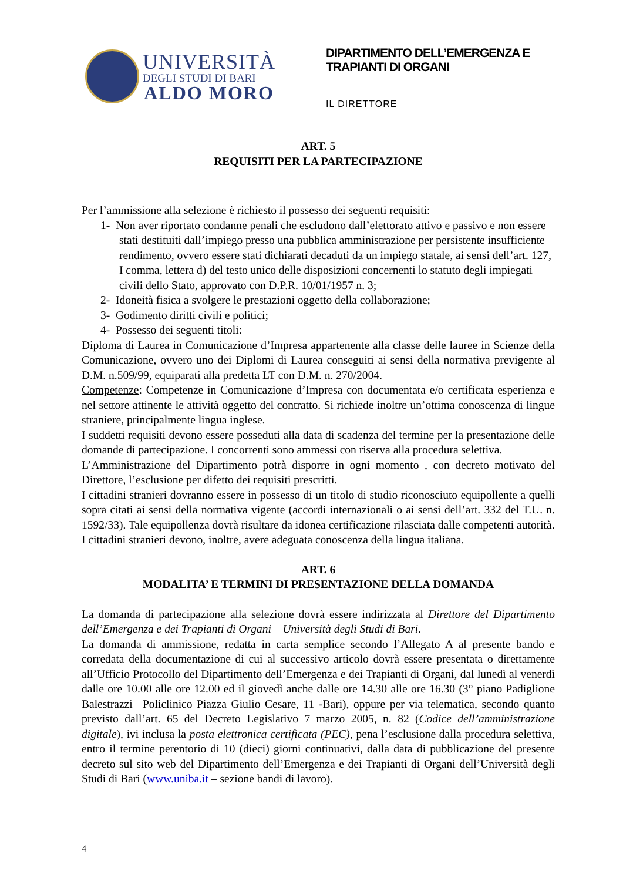UNIVERSITÀ
DEGLI STUDI DI BARI
ALDO MORO
DIPARTIMENTO DELL’EMERGENZA E
TRAPIANTI DI ORGANI
IL DIRETTORE
ART. 5
REQUISITI PER LA PARTECIPAZIONE
Per l’ammissione alla selezione è richiesto il possesso dei seguenti requisiti:
1- Non aver riportato condanne penali che escludono dall’elettorato attivo e passivo e non essere stati destituiti dall’impiego presso una pubblica amministrazione per persistente insufficiente rendimento, ovvero essere stati dichiarati decaduti da un impiego statale, ai sensi dell’art. 127, I comma, lettera d) del testo unico delle disposizioni concernenti lo statuto degli impiegati civili dello Stato, approvato con D.P.R. 10/01/1957 n. 3;
2- Idoneità fisica a svolgere le prestazioni oggetto della collaborazione;
3- Godimento diritti civili e politici;
4- Possesso dei seguenti titoli:
Diploma di Laurea in Comunicazione d’Impresa appartenente alla classe delle lauree in Scienze della Comunicazione, ovvero uno dei Diplomi di Laurea conseguiti ai sensi della normativa previgente al D.M. n.509/99, equiparati alla predetta LT con D.M. n. 270/2004.
Competenze: Competenze in Comunicazione d’Impresa con documentata e/o certificata esperienza e nel settore attinente le attività oggetto del contratto. Si richiede inoltre un’ottima conoscenza di lingue straniere, principalmente lingua inglese.
I suddetti requisiti devono essere posseduti alla data di scadenza del termine per la presentazione delle domande di partecipazione. I concorrenti sono ammessi con riserva alla procedura selettiva.
L’Amministrazione del Dipartimento potrà disporre in ogni momento , con decreto motivato del Direttore, l’esclusione per difetto dei requisiti prescritti.
I cittadini stranieri dovranno essere in possesso di un titolo di studio riconosciuto equipollente a quelli sopra citati ai sensi della normativa vigente (accordi internazionali o ai sensi dell’art. 332 del T.U. n. 1592/33). Tale equipollenza dovrà risultare da idonea certificazione rilasciata dalle competenti autorità.
I cittadini stranieri devono, inoltre, avere adeguata conoscenza della lingua italiana.
ART. 6
MODALITA’ E TERMINI DI PRESENTAZIONE DELLA DOMANDA
La domanda di partecipazione alla selezione dovrà essere indirizzata al Direttore del Dipartimento dell’Emergenza e dei Trapianti di Organi – Università degli Studi di Bari.
La domanda di ammissione, redatta in carta semplice secondo l’Allegato A al presente bando e corredata della documentazione di cui al successivo articolo dovrà essere presentata o direttamente all’Ufficio Protocollo del Dipartimento dell’Emergenza e dei Trapianti di Organi, dal lunedì al venerdì dalle ore 10.00 alle ore 12.00 ed il giovedì anche dalle ore 14.30 alle ore 16.30 (3° piano Padiglione Balestrazzi –Policlinico Piazza Giulio Cesare, 11 -Bari), oppure per via telematica, secondo quanto previsto dall’art. 65 del Decreto Legislativo 7 marzo 2005, n. 82 (Codice dell’amministrazione digitale), ivi inclusa la posta elettronica certificata (PEC), pena l’esclusione dalla procedura selettiva, entro il termine perentorio di 10 (dieci) giorni continuativi, dalla data di pubblicazione del presente decreto sul sito web del Dipartimento dell’Emergenza e dei Trapianti di Organi dell’Università degli Studi di Bari (www.uniba.it – sezione bandi di lavoro).
4